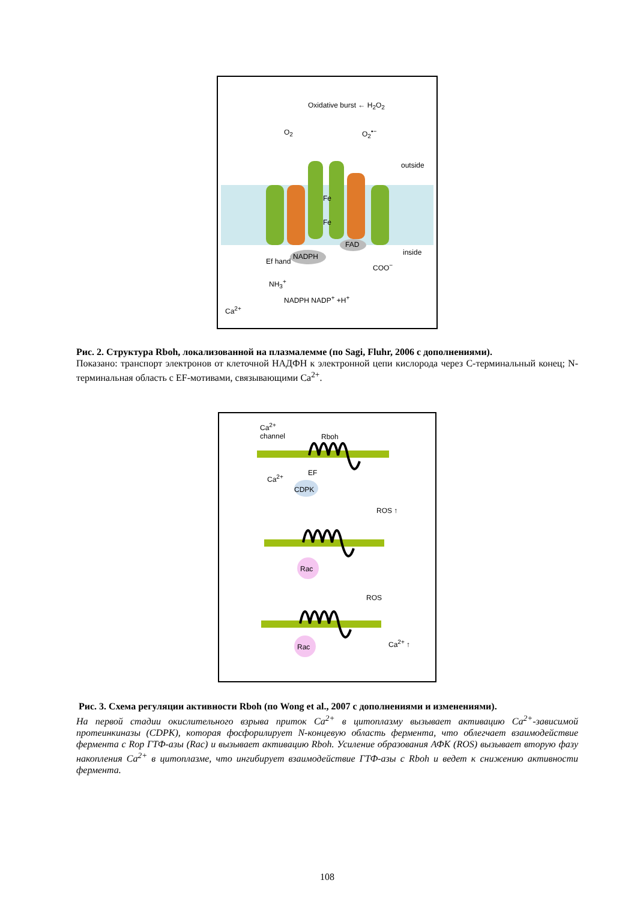Oxidative burst ← H<sub>2</sub>O<sub>2</sub>
O<sub>2</sub> O<sub>2</sub><sup>•−</sup>
outside
Fe
Fe
FAD
NADPH inside
COO<sup>−</sup>
Ef hand
NH<sub>3</sub><sup>+</sup>
NADPH NADP<sup>+</sup> +H<sup>+</sup>
Ca<sup>2+</sup>
Рис. 2. Структура Rboh, локализованной на плазмалемме (по Sagi, Fluhr, 2006 с дополнениями).
Показано: транспорт электронов от клеточной НАДФН к электронной цепи кислорода через С-терминальный конец; N-терминальная область с EF-мотивами, связывающими Ca<sup>2+</sup>.
Ca<sup>2+</sup>
channel Rboh
EF
CDPK
Ca<sup>2+</sup>
ROS ↑
Rac
ROS
Rac Ca<sup>2+</sup> ↑
Рис. 3. Схема регуляции активности Rboh (по Wong et al., 2007 с дополнениями и изменениями).
На первой стадии окислительного взрыва приток Ca<sup>2+</sup> в цитоплазму вызывает активацию Ca<sup>2+</sup>-зависимой протеинкиназы (CDPK), которая фосфорилирует N-концевую область фермента, что облегчает взаимодействие фермента с Rop ГТФ-азы (Rac) и вызывает активацию Rboh. Усиление образования АФК (ROS) вызывает вторую фазу накопления Ca<sup>2+</sup> в цитоплазме, что ингибирует взаимодействие ГТФ-азы с Rboh и ведет к снижению активности фермента.
108